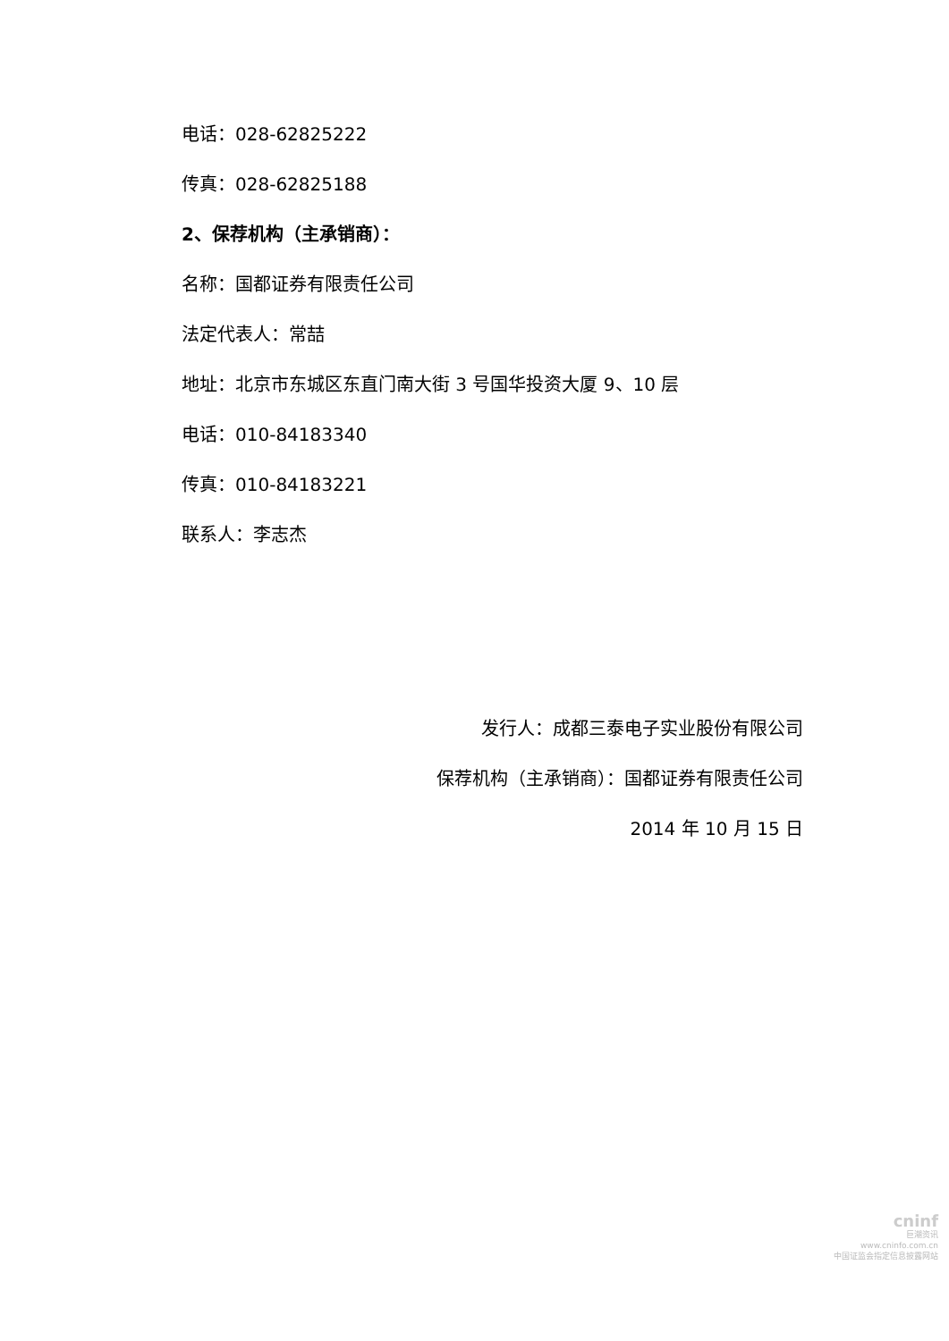电话：028-62825222
传真：028-62825188
2、保荐机构（主承销商）：
名称：国都证券有限责任公司
法定代表人：常喆
地址：北京市东城区东直门南大街 3 号国华投资大厦 9、10 层
电话：010-84183340
传真：010-84183221
联系人：李志杰
发行人：成都三泰电子实业股份有限公司
保荐机构（主承销商）：国都证券有限责任公司
2014 年 10 月 15 日
cninf
巨潮资讯
www.cninfo.com.cn
中国证监会指定信息披露网站